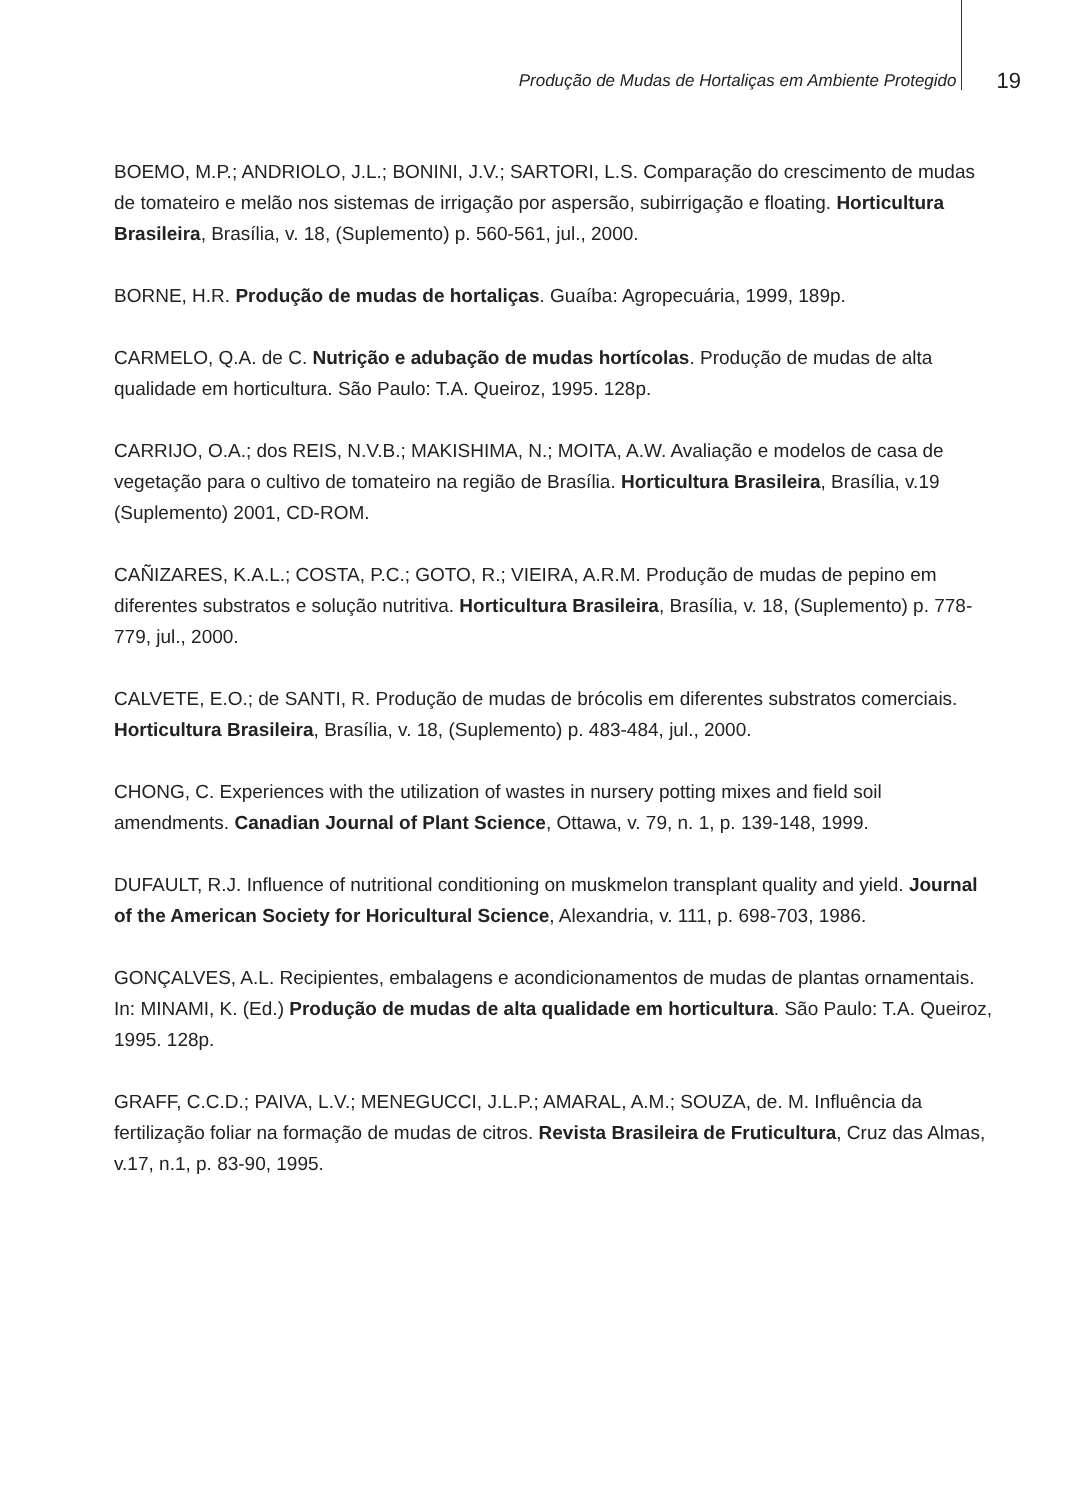Produção de Mudas de Hortaliças em Ambiente Protegido 19
BOEMO, M.P.; ANDRIOLO, J.L.; BONINI, J.V.; SARTORI, L.S. Comparação do crescimento de mudas de tomateiro e melão nos sistemas de irrigação por aspersão, subirrigação e floating. Horticultura Brasileira, Brasília, v. 18, (Suplemento) p. 560-561, jul., 2000.
BORNE, H.R. Produção de mudas de hortaliças. Guaíba: Agropecuária, 1999, 189p.
CARMELO, Q.A. de C. Nutrição e adubação de mudas hortícolas. Produção de mudas de alta qualidade em horticultura. São Paulo: T.A. Queiroz, 1995. 128p.
CARRIJO, O.A.; dos REIS, N.V.B.; MAKISHIMA, N.; MOITA, A.W. Avaliação e modelos de casa de vegetação para o cultivo de tomateiro na região de Brasília. Horticultura Brasileira, Brasília, v.19 (Suplemento) 2001, CD-ROM.
CAÑIZARES, K.A.L.; COSTA, P.C.; GOTO, R.; VIEIRA, A.R.M. Produção de mudas de pepino em diferentes substratos e solução nutritiva. Horticultura Brasileira, Brasília, v. 18, (Suplemento) p. 778-779, jul., 2000.
CALVETE, E.O.; de SANTI, R. Produção de mudas de brócolis em diferentes substratos comerciais. Horticultura Brasileira, Brasília, v. 18, (Suplemento) p. 483-484, jul., 2000.
CHONG, C. Experiences with the utilization of wastes in nursery potting mixes and field soil amendments. Canadian Journal of Plant Science, Ottawa, v. 79, n. 1, p. 139-148, 1999.
DUFAULT, R.J. Influence of nutritional conditioning on muskmelon transplant quality and yield. Journal of the American Society for Horicultural Science, Alexandria, v. 111, p. 698-703, 1986.
GONÇALVES, A.L. Recipientes, embalagens e acondicionamentos de mudas de plantas ornamentais. In: MINAMI, K. (Ed.) Produção de mudas de alta qualidade em horticultura. São Paulo: T.A. Queiroz, 1995. 128p.
GRAFF, C.C.D.; PAIVA, L.V.; MENEGUCCI, J.L.P.; AMARAL, A.M.; SOUZA, de. M. Influência da fertilização foliar na formação de mudas de citros. Revista Brasileira de Fruticultura, Cruz das Almas, v.17, n.1, p. 83-90, 1995.